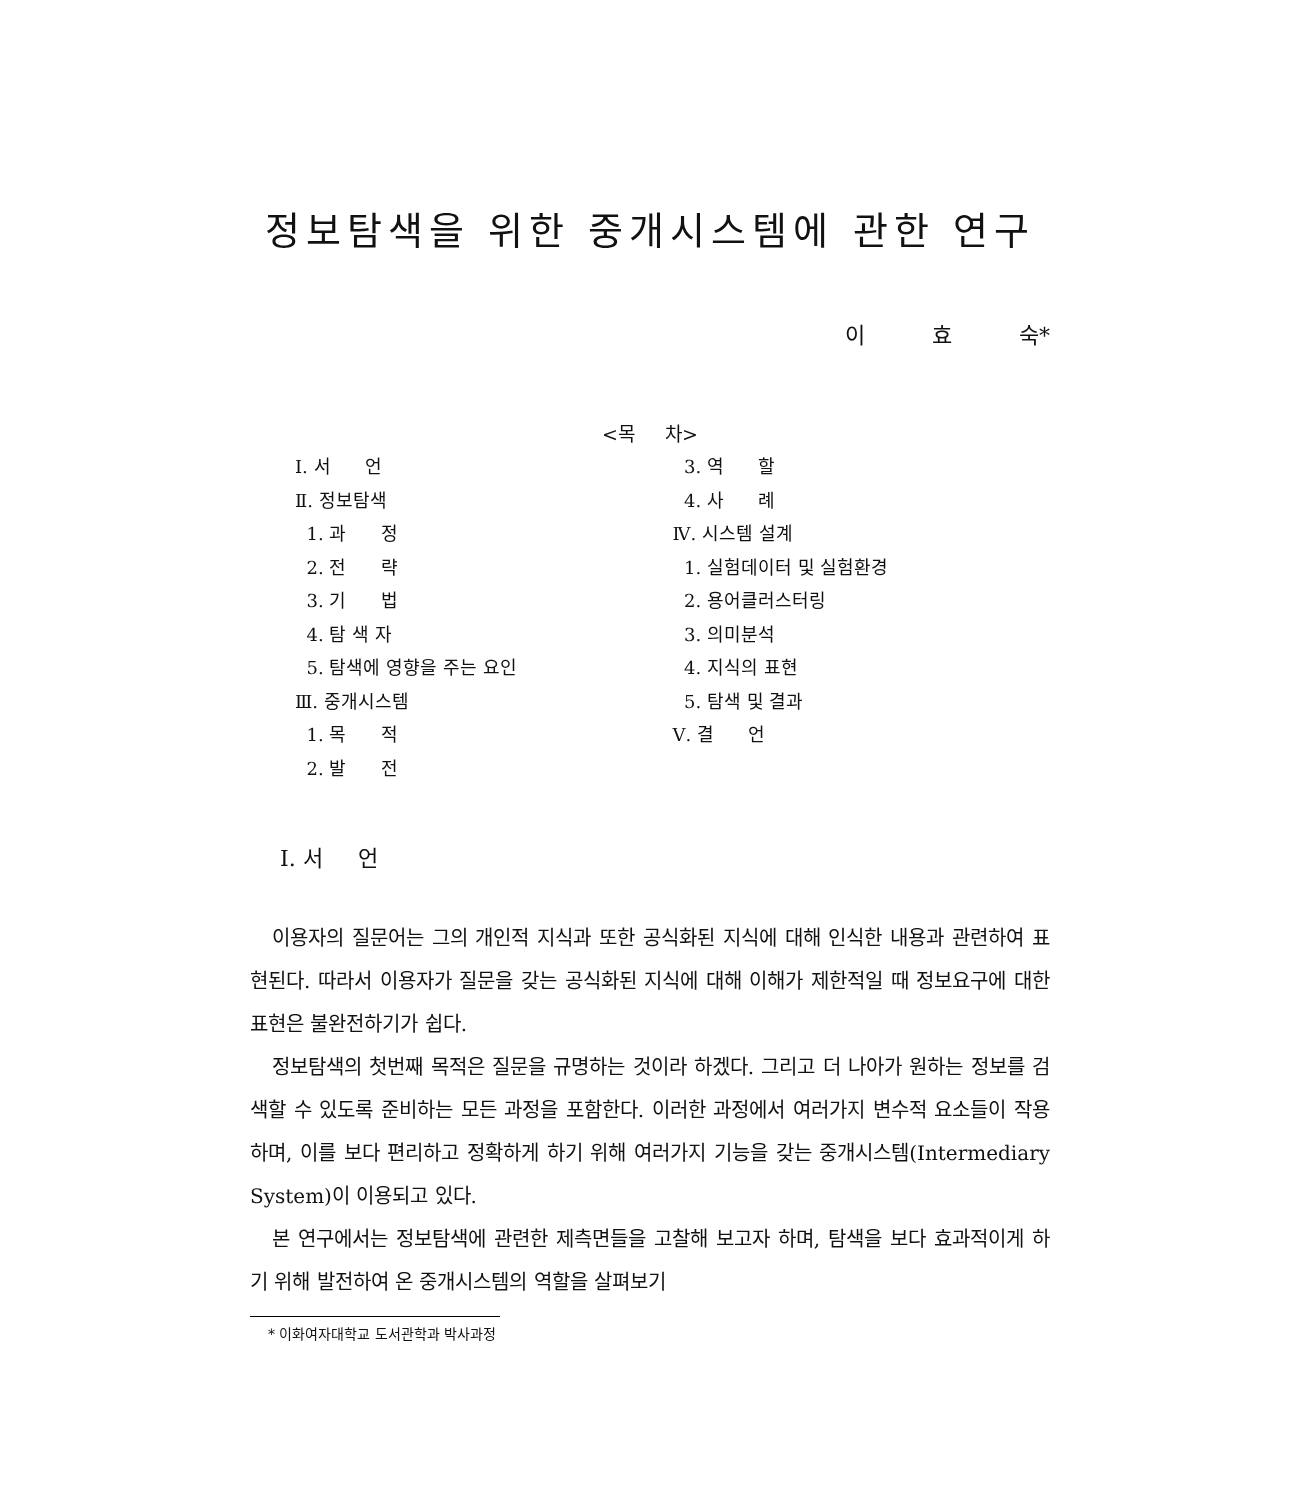정보탐색을 위한 중개시스템에 관한 연구
이 효 숙*
<목 차>
Ⅰ. 서 언
Ⅱ. 정보탐색
1. 과 정
2. 전 략
3. 기 법
4. 탐 색 자
5. 탐색에 영향을 주는 요인
Ⅲ. 중개시스템
1. 목 적
2. 발 전
3. 역 할
4. 사 례
Ⅳ. 시스템 설계
1. 실험데이터 및 실험환경
2. 용어클러스터링
3. 의미분석
4. 지식의 표현
5. 탐색 및 결과
Ⅴ. 결 언
Ⅰ. 서 언
이용자의 질문어는 그의 개인적 지식과 또한 공식화된 지식에 대해 인식한 내용과 관련하여 표현된다. 따라서 이용자가 질문을 갖는 공식화된 지식에 대해 이해가 제한적일 때 정보요구에 대한 표현은 불완전하기가 쉽다.
정보탐색의 첫번째 목적은 질문을 규명하는 것이라 하겠다. 그리고 더 나아가 원하는 정보를 검색할 수 있도록 준비하는 모든 과정을 포함한다. 이러한 과정에서 여러가지 변수적 요소들이 작용하며, 이를 보다 편리하고 정확하게 하기 위해 여러가지 기능을 갖는 중개시스템(Intermediary System)이 이용되고 있다.
본 연구에서는 정보탐색에 관련한 제측면들을 고찰해 보고자 하며, 탐색을 보다 효과적이게 하기 위해 발전하여 온 중개시스템의 역할을 살펴보기
* 이화여자대학교 도서관학과 박사과정